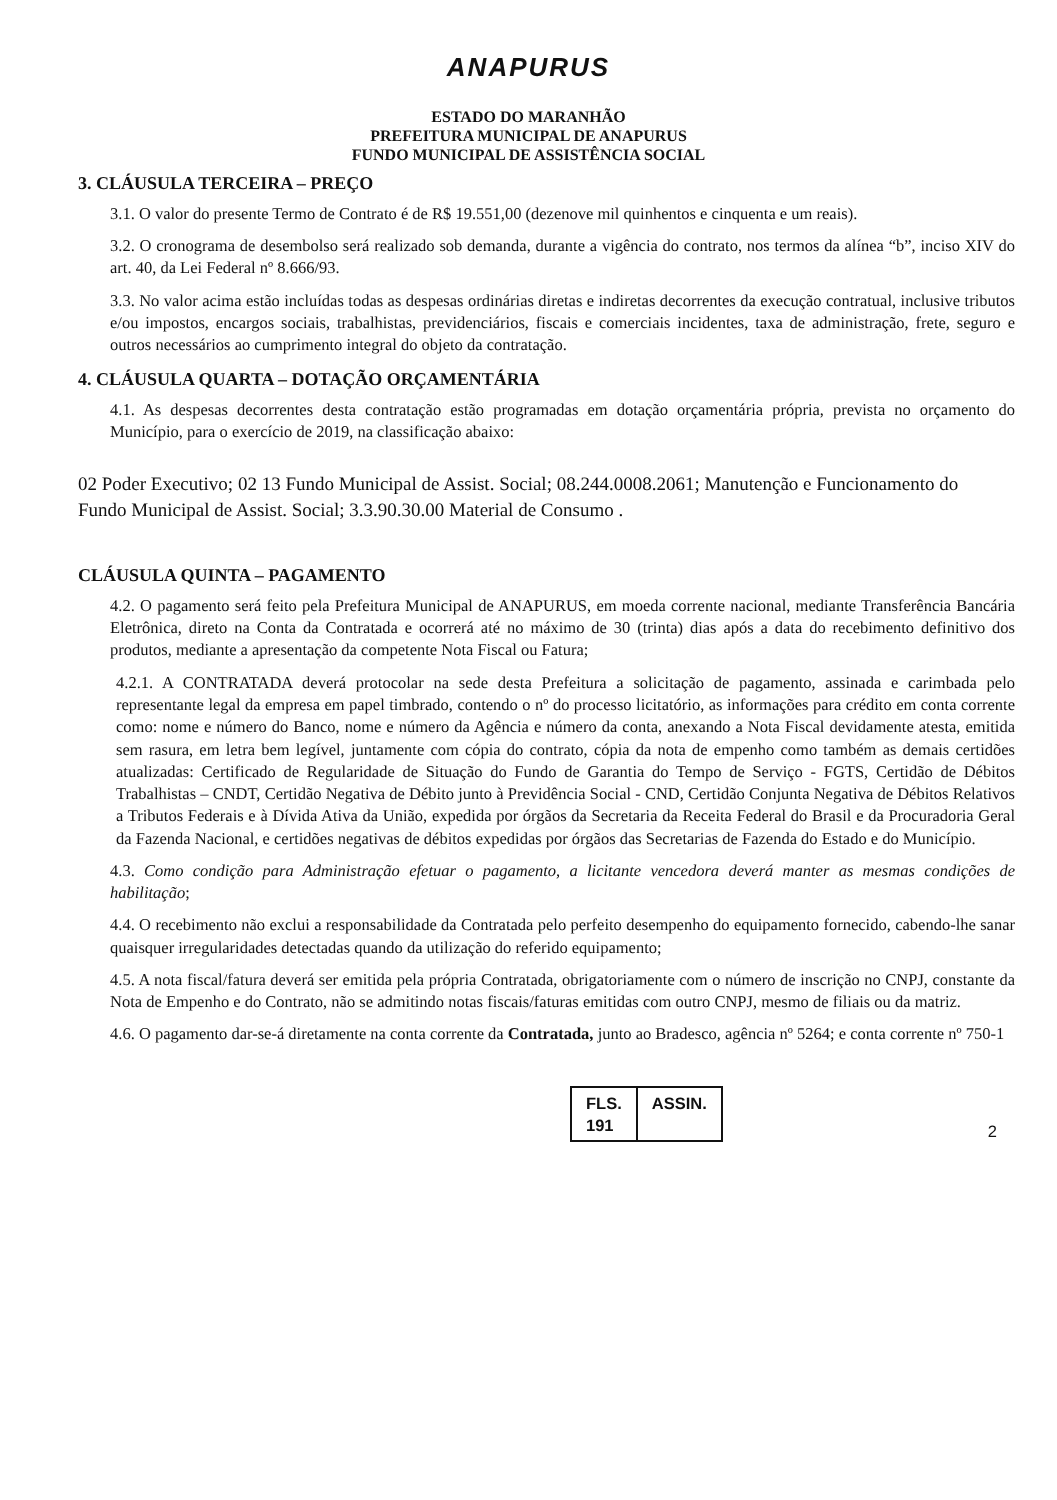ANAPURUS
ESTADO DO MARANHÃO
PREFEITURA MUNICIPAL DE ANAPURUS
FUNDO MUNICIPAL DE ASSISTÊNCIA SOCIAL
3. CLÁUSULA TERCEIRA – PREÇO
3.1. O valor do presente Termo de Contrato é de R$ 19.551,00 (dezenove mil quinhentos e cinquenta e um reais).
3.2. O cronograma de desembolso será realizado sob demanda, durante a vigência do contrato, nos termos da alínea “b”, inciso XIV do art. 40, da Lei Federal nº 8.666/93.
3.3. No valor acima estão incluídas todas as despesas ordinárias diretas e indiretas decorrentes da execução contratual, inclusive tributos e/ou impostos, encargos sociais, trabalhistas, previdenciários, fiscais e comerciais incidentes, taxa de administração, frete, seguro e outros necessários ao cumprimento integral do objeto da contratação.
4. CLÁUSULA QUARTA – DOTAÇÃO ORÇAMENTÁRIA
4.1. As despesas decorrentes desta contratação estão programadas em dotação orçamentária própria, prevista no orçamento do Município, para o exercício de 2019, na classificação abaixo:
02 Poder Executivo; 02 13 Fundo Municipal de Assist. Social; 08.244.0008.2061; Manutenção e Funcionamento do Fundo Municipal de Assist. Social; 3.3.90.30.00 Material de Consumo .
CLÁUSULA QUINTA – PAGAMENTO
4.2. O pagamento será feito pela Prefeitura Municipal de ANAPURUS, em moeda corrente nacional, mediante Transferência Bancária Eletrônica, direto na Conta da Contratada e ocorrerá até no máximo de 30 (trinta) dias após a data do recebimento definitivo dos produtos, mediante a apresentação da competente Nota Fiscal ou Fatura;
4.2.1. A CONTRATADA deverá protocolar na sede desta Prefeitura a solicitação de pagamento, assinada e carimbada pelo representante legal da empresa em papel timbrado, contendo o nº do processo licitatório, as informações para crédito em conta corrente como: nome e número do Banco, nome e número da Agência e número da conta, anexando a Nota Fiscal devidamente atesta, emitida sem rasura, em letra bem legível, juntamente com cópia do contrato, cópia da nota de empenho como também as demais certidões atualizadas: Certificado de Regularidade de Situação do Fundo de Garantia do Tempo de Serviço - FGTS, Certidão de Débitos Trabalhistas – CNDT, Certidão Negativa de Débito junto à Previdência Social - CND, Certidão Conjunta Negativa de Débitos Relativos a Tributos Federais e à Dívida Ativa da União, expedida por órgãos da Secretaria da Receita Federal do Brasil e da Procuradoria Geral da Fazenda Nacional, e certidões negativas de débitos expedidas por órgãos das Secretarias de Fazenda do Estado e do Município.
4.3. Como condição para Administração efetuar o pagamento, a licitante vencedora deverá manter as mesmas condições de habilitação;
4.4. O recebimento não exclui a responsabilidade da Contratada pelo perfeito desempenho do equipamento fornecido, cabendo-lhe sanar quaisquer irregularidades detectadas quando da utilização do referido equipamento;
4.5. A nota fiscal/fatura deverá ser emitida pela própria Contratada, obrigatoriamente com o número de inscrição no CNPJ, constante da Nota de Empenho e do Contrato, não se admitindo notas fiscais/faturas emitidas com outro CNPJ, mesmo de filiais ou da matriz.
4.6. O pagamento dar-se-á diretamente na conta corrente da Contratada, junto ao Bradesco, agência nº 5264; e conta corrente nº 750-1
FLS.
191
ASSIN.
2